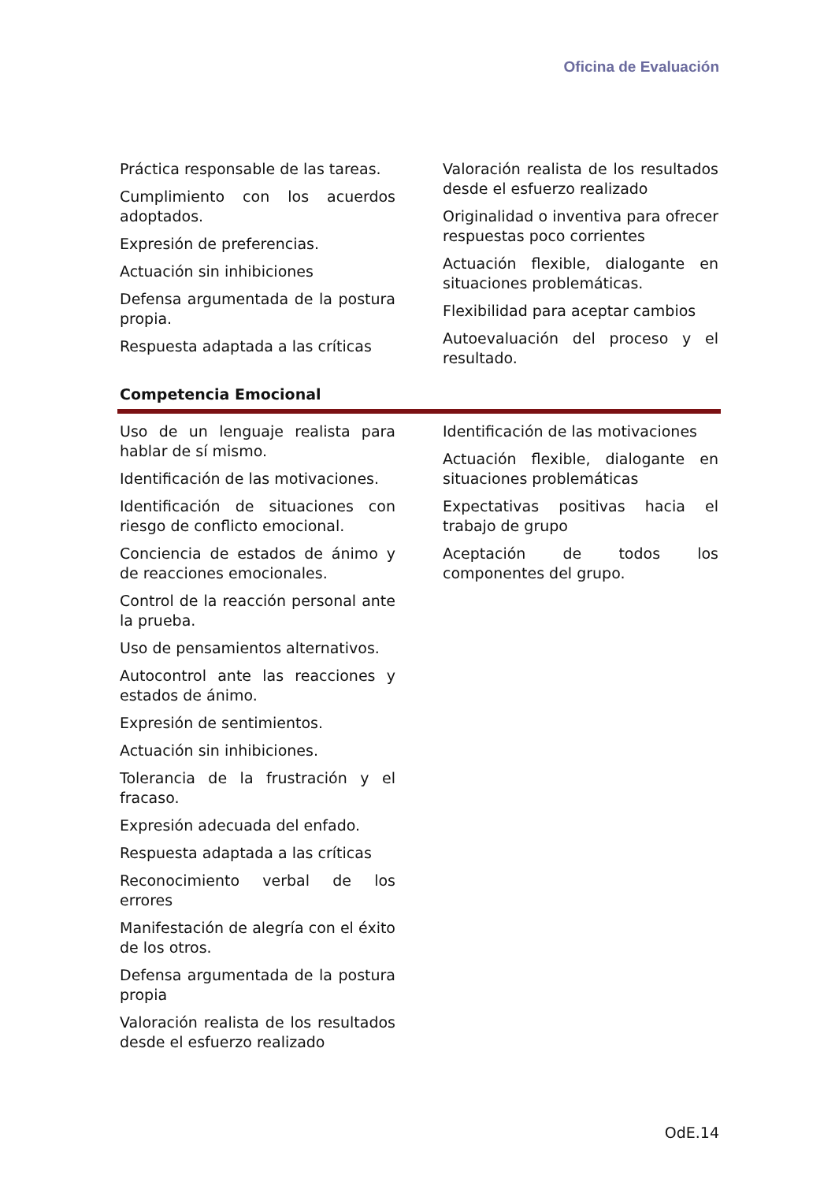Oficina de Evaluación
Práctica responsable de las tareas.
Cumplimiento con los acuerdos adoptados.
Expresión de preferencias.
Actuación sin inhibiciones
Defensa argumentada de la postura propia.
Respuesta adaptada a las críticas
Valoración realista de los resultados desde el esfuerzo realizado
Originalidad o inventiva para ofrecer respuestas poco corrientes
Actuación flexible, dialogante en situaciones problemáticas.
Flexibilidad para aceptar cambios
Autoevaluación del proceso y el resultado.
Competencia Emocional
Uso de un lenguaje realista para hablar de sí mismo.
Identificación de las motivaciones.
Identificación de situaciones con riesgo de conflicto emocional.
Conciencia de estados de ánimo y de reacciones emocionales.
Control de la reacción personal ante la prueba.
Uso de pensamientos alternativos.
Autocontrol ante las reacciones y estados de ánimo.
Expresión de sentimientos.
Actuación sin inhibiciones.
Tolerancia de la frustración y el fracaso.
Expresión adecuada del enfado.
Respuesta adaptada a las críticas
Reconocimiento verbal de los errores
Manifestación de alegría con el éxito de los otros.
Defensa argumentada de la postura propia
Valoración realista de los resultados desde el esfuerzo realizado
Identificación de las motivaciones
Actuación flexible, dialogante en situaciones problemáticas
Expectativas positivas hacia el trabajo de grupo
Aceptación de todos los componentes del grupo.
OdE.14